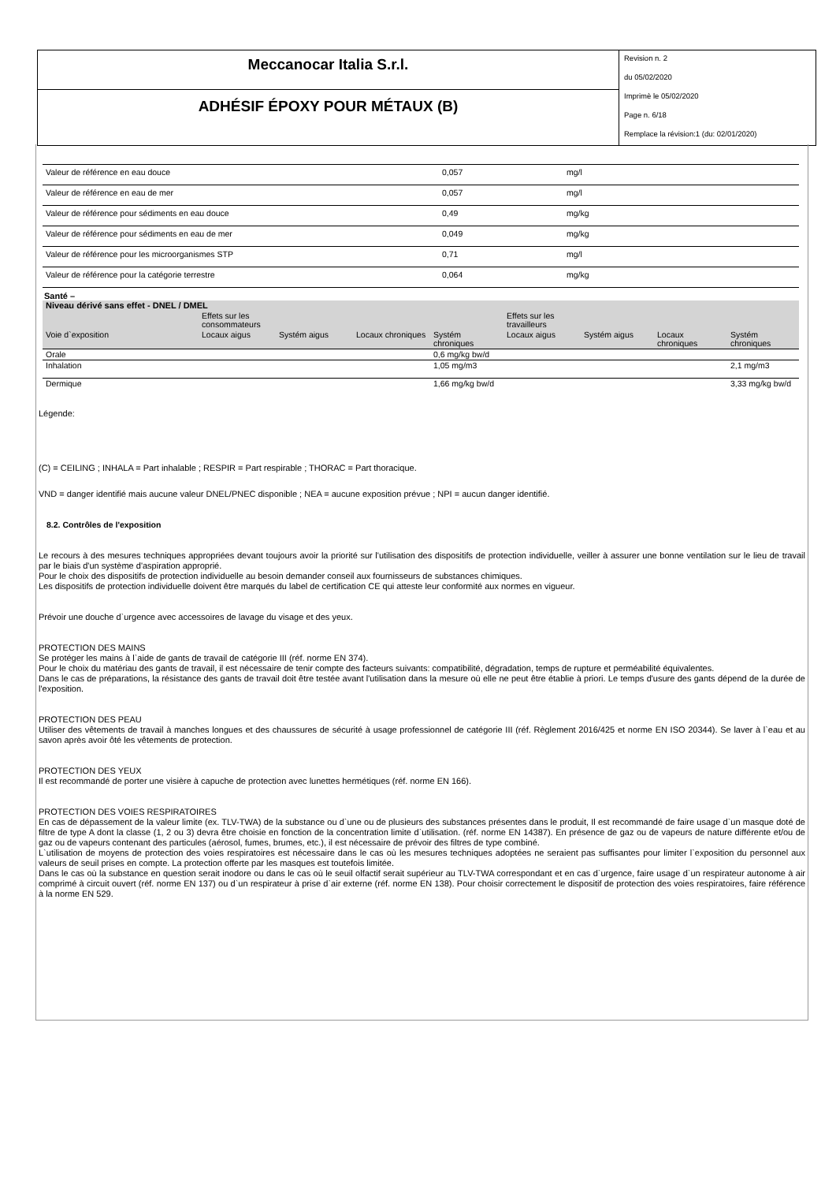Meccanocar Italia S.r.l.
ADHÉSIF ÉPOXY POUR MÉTAUX (B)
Revision n. 2
du 05/02/2020
Imprimè le 05/02/2020
Page n. 6/18
Remplace la révision:1 (du: 02/01/2020)
| Valeur de référence en eau douce | 0,057 | mg/l |
| Valeur de référence en eau de mer | 0,057 | mg/l |
| Valeur de référence pour sédiments en eau douce | 0,49 | mg/kg |
| Valeur de référence pour sédiments en eau de mer | 0,049 | mg/kg |
| Valeur de référence pour les microorganismes STP | 0,71 | mg/l |
| Valeur de référence pour la catégorie terrestre | 0,064 | mg/kg |
Santé –
| Niveau dérivé sans effet - DNEL / DMEL | | | | | | | | |
| --- | --- | --- | --- | --- | --- | --- | --- | --- |
| | Effets sur les consommateurs | | | | Effets sur les travailleurs | | | |
| Voie d`exposition | Locaux aigus | Systém aigus | Locaux chroniques | Systém chroniques | Locaux aigus | Systém aigus | Locaux chroniques | Systém chroniques |
| Orale | | | | 0,6 mg/kg bw/d | | | | |
| Inhalation | | | | 1,05 mg/m3 | | | | 2,1 mg/m3 |
| Dermique | | | | 1,66 mg/kg bw/d | | | | 3,33 mg/kg bw/d |
Légende:
(C) = CEILING ; INHALA = Part inhalable ; RESPIR = Part respirable ; THORAC = Part thoracique.
VND = danger identifié mais aucune valeur DNEL/PNEC disponible ; NEA = aucune exposition prévue ; NPI = aucun danger identifié.
8.2. Contrôles de l'exposition
Le recours à des mesures techniques appropriées devant toujours avoir la priorité sur l'utilisation des dispositifs de protection individuelle, veiller à assurer une bonne ventilation sur le lieu de travail par le biais d'un système d'aspiration approprié.
Pour le choix des dispositifs de protection individuelle au besoin demander conseil aux fournisseurs de substances chimiques.
Les dispositifs de protection individuelle doivent être marqués du label de certification CE qui atteste leur conformité aux normes en vigueur.
Prévoir une douche d`urgence avec accessoires de lavage du visage et des yeux.
PROTECTION DES MAINS
Se protéger les mains à l`aide de gants de travail de catégorie III (réf. norme EN 374).
Pour le choix du matériau des gants de travail, il est nécessaire de tenir compte des facteurs suivants: compatibilité, dégradation, temps de rupture et perméabilité équivalentes.
Dans le cas de préparations, la résistance des gants de travail doit être testée avant l'utilisation dans la mesure où elle ne peut être établie à priori. Le temps d'usure des gants dépend de la durée de l'exposition.
PROTECTION DES PEAU
Utiliser des vêtements de travail à manches longues et des chaussures de sécurité à usage professionnel de catégorie III (réf. Règlement 2016/425 et norme EN ISO 20344). Se laver à l`eau et au savon après avoir ôté les vêtements de protection.
PROTECTION DES YEUX
Il est recommandé de porter une visière à capuche de protection avec lunettes hermétiques (réf. norme EN 166).
PROTECTION DES VOIES RESPIRATOIRES
En cas de dépassement de la valeur limite (ex. TLV-TWA) de la substance ou d`une ou de plusieurs des substances présentes dans le produit, Il est recommandé de faire usage d`un masque doté de filtre de type A dont la classe (1, 2 ou 3) devra être choisie en fonction de la concentration limite d`utilisation. (réf. norme EN 14387). En présence de gaz ou de vapeurs de nature différente et/ou de gaz ou de vapeurs contenant des particules (aérosol, fumes, brumes, etc.), il est nécessaire de prévoir des filtres de type combiné.
L`utilisation de moyens de protection des voies respiratoires est nécessaire dans le cas où les mesures techniques adoptées ne seraient pas suffisantes pour limiter l`exposition du personnel aux valeurs de seuil prises en compte. La protection offerte par les masques est toutefois limitée.
Dans le cas où la substance en question serait inodore ou dans le cas où le seuil olfactif serait supérieur au TLV-TWA correspondant et en cas d`urgence, faire usage d`un respirateur autonome à air comprimé à circuit ouvert (réf. norme EN 137) ou d`un respirateur à prise d`air externe (réf. norme EN 138). Pour choisir correctement le dispositif de protection des voies respiratoires, faire référence à la norme EN 529.